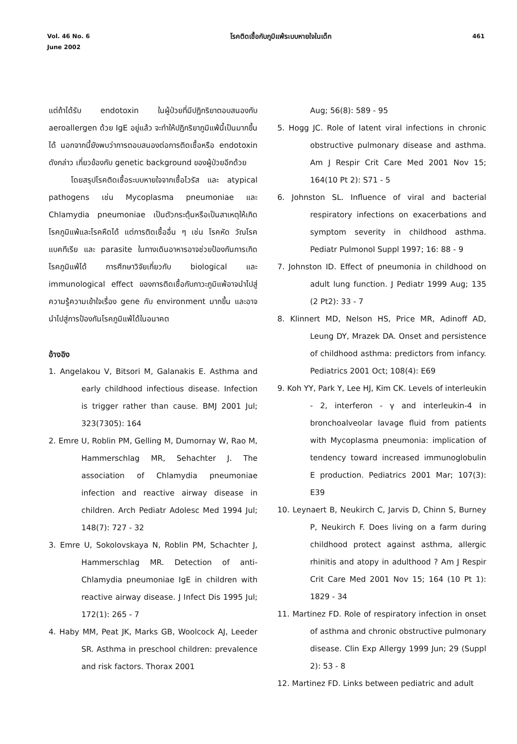Vol. 46 No. 6
June 2002
โรคติดเชื้อกับภูมิแพ้ระบบหายใจในเด็ก
461
แต่ถ้าได้รับ endotoxin ในผู้ป่วยที่มีปฏิกริยาตอบสนองกับ aeroallergen ด้วย IgE อยู่แล้ว จะทำให้ปฏิกริยาภูมิแพ้นี้เป็นมากขึ้นได้ นอกจากนี้ยังพบว่าการตอบสนองต่อการติดเชื้อหรือ endotoxin ดังกล่าว เกี่ยวข้องกับ genetic background ของผู้ป่วยอีกด้วย
โดยสรุปโรคติดเชื้อระบบหายใจจากเชื้อไวรัส และ atypical pathogens เช่น Mycoplasma pneumoniae และ Chlamydia pneumoniae เป็นตัวกระตุ้นหรือเป็นสาเหตุให้เกิดโรคภูมิแพ้และโรคหืดได้ แต่การติดเชื้ออื่น ๆ เช่น โรคหัด วัณโรค แบคทีเรีย และ parasite ในทางเดินอาหารอาจช่วยป้องกันการเกิดโรคภูมิแพ้ได้ การศึกษาวิจัยเกี่ยวกับ biological และ immunological effect ของการติดเชื้อกับภาวะภูมิแพ้อาจนำไปสู่ความรู้ความเข้าใจเรื่อง gene กับ environment มากขึ้น และอาจนำไปสู่การป้องกันโรคภูมิแพ้ได้ในอนาคต
อ้างอิง
1. Angelakou V, Bitsori M, Galanakis E. Asthma and early childhood infectious disease. Infection is trigger rather than cause. BMJ 2001 Jul; 323(7305): 164
2. Emre U, Roblin PM, Gelling M, Dumornay W, Rao M, Hammerschlag MR, Sehachter J. The association of Chlamydia pneumoniae infection and reactive airway disease in children. Arch Pediatr Adolesc Med 1994 Jul; 148(7): 727 - 32
3. Emre U, Sokolovskaya N, Roblin PM, Schachter J, Hammerschlag MR. Detection of anti-Chlamydia pneumoniae IgE in children with reactive airway disease. J Infect Dis 1995 Jul; 172(1): 265 - 7
4. Haby MM, Peat JK, Marks GB, Woolcock AJ, Leeder SR. Asthma in preschool children: prevalence and risk factors. Thorax 2001
Aug; 56(8): 589 - 95
5. Hogg JC. Role of latent viral infections in chronic obstructive pulmonary disease and asthma. Am J Respir Crit Care Med 2001 Nov 15; 164(10 Pt 2): S71 - 5
6. Johnston SL. Influence of viral and bacterial respiratory infections on exacerbations and symptom severity in childhood asthma. Pediatr Pulmonol Suppl 1997; 16: 88 - 9
7. Johnston ID. Effect of pneumonia in childhood on adult lung function. J Pediatr 1999 Aug; 135 (2 Pt2): 33 - 7
8. Klinnert MD, Nelson HS, Price MR, Adinoff AD, Leung DY, Mrazek DA. Onset and persistence of childhood asthma: predictors from infancy. Pediatrics 2001 Oct; 108(4): E69
9. Koh YY, Park Y, Lee HJ, Kim CK. Levels of interleukin - 2, interferon - γ and interleukin-4 in bronchoalveolar lavage fluid from patients with Mycoplasma pneumonia: implication of tendency toward increased immunoglobulin E production. Pediatrics 2001 Mar; 107(3): E39
10. Leynaert B, Neukirch C, Jarvis D, Chinn S, Burney P, Neukirch F. Does living on a farm during childhood protect against asthma, allergic rhinitis and atopy in adulthood ? Am J Respir Crit Care Med 2001 Nov 15; 164 (10 Pt 1): 1829 - 34
11. Martinez FD. Role of respiratory infection in onset of asthma and chronic obstructive pulmonary disease. Clin Exp Allergy 1999 Jun; 29 (Suppl 2): 53 - 8
12. Martinez FD. Links between pediatric and adult